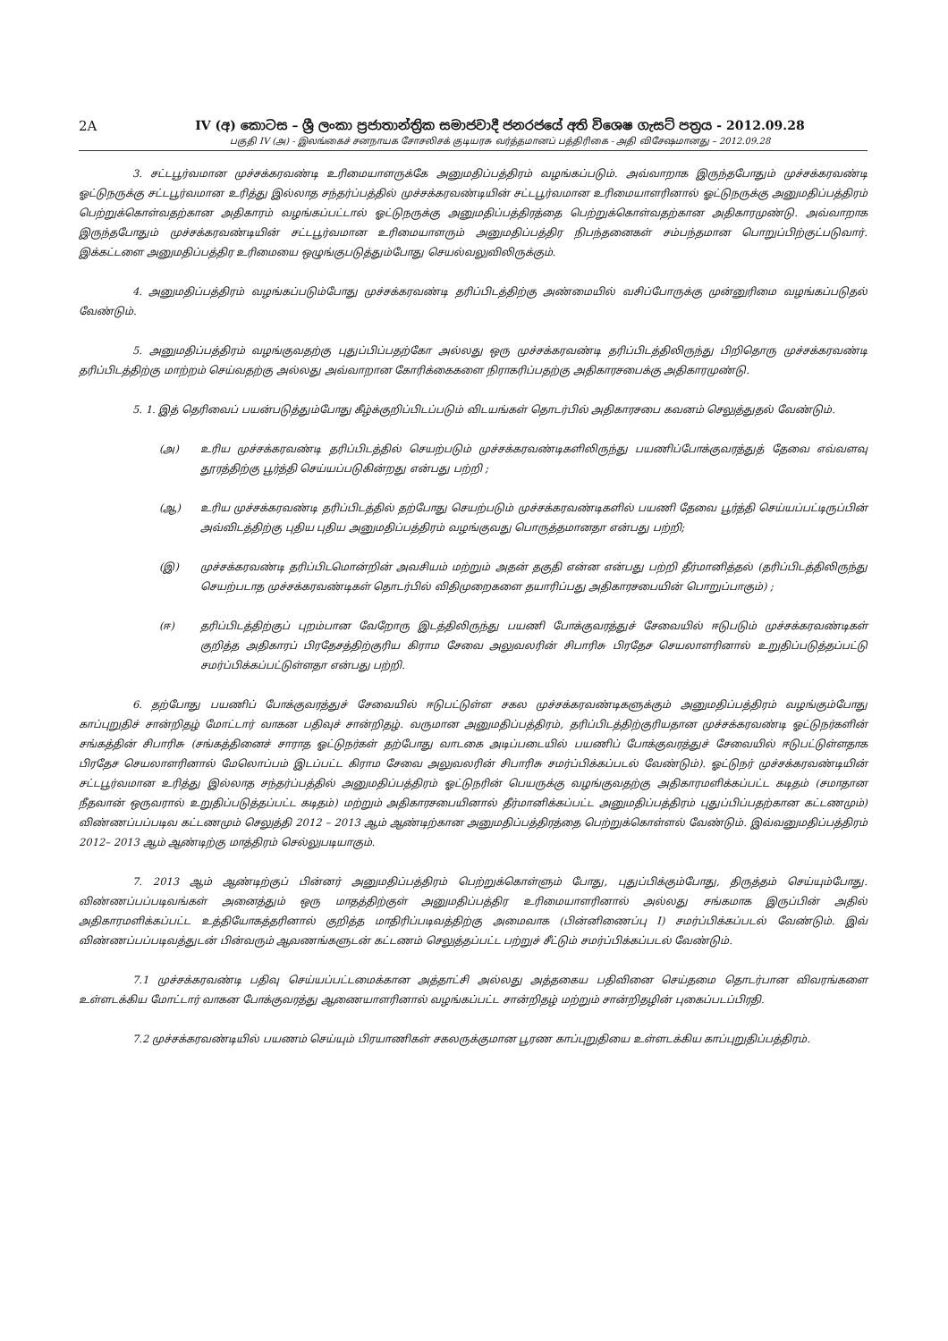2A
IV (අ) කොටස – ශ්‍රී ලංකා ප්‍රජාතාන්ත්‍රික සමාජවාදී ජනරජයේ අති විශෙෂ ගැසට් පත්‍රය - 2012.09.28
பகுதி IV (அ) - இலங்கைச் சனநாயக சோசலிசக் குடியரசு வர்த்தமானப் பத்திரிகை - அதி விசேஷமானது – 2012.09.28
3. சட்டபூர்வமான முச்சக்கரவண்டி உரிமையாளருக்கே அனுமதிப்பத்திரம் வழங்கப்படும். அவ்வாறாக இருந்தபோதும் முச்சக்கரவண்டி ஓட்டுநருக்கு சட்டபூர்வமான உரித்து இல்லாத சந்தர்ப்பத்தில் முச்சக்கரவண்டியின் சட்டபூர்வமான உரிமையாளரினால் ஓட்டுநருக்கு அனுமதிப்பத்திரம் பெற்றுக்கொள்வதற்கான அதிகாரம் வழங்கப்பட்டால் ஓட்டுநருக்கு அனுமதிப்பத்திரத்தை பெற்றுக்கொள்வதற்கான அதிகாரமுண்டு. அவ்வாறாக இருந்தபோதும் முச்சக்கரவண்டியின் சட்டபூர்வமான உரிமையாளரும் அனுமதிப்பத்திர நிபந்தனைகள் சம்பந்தமான பொறுப்பிற்குட்படுவார். இக்கட்டளை அனுமதிப்பத்திர உரிமையை ஒழுங்குபடுத்தும்போது செயல்வலுவிலிருக்கும்.
4. அனுமதிப்பத்திரம் வழங்கப்படும்போது முச்சக்கரவண்டி தரிப்பிடத்திற்கு அண்மையில் வசிப்போருக்கு முன்னுரிமை வழங்கப்படுதல் வேண்டும்.
5. அனுமதிப்பத்திரம் வழங்குவதற்கு புதுப்பிப்பதற்கோ அல்லது ஒரு முச்சக்கரவண்டி தரிப்பிடத்திலிருந்து பிறிதொரு முச்சக்கரவண்டி தரிப்பிடத்திற்கு மாற்றம் செய்வதற்கு அல்லது அவ்வாறான கோரிக்கைகளை நிராகரிப்பதற்கு அதிகாரசபைக்கு அதிகாரமுண்டு.
5. 1. இத் தெரிவைப் பயன்படுத்தும்போது கீழ்க்குறிப்பிடப்படும் விடயங்கள் தொடர்பில் அதிகாரசபை கவனம் செலுத்துதல் வேண்டும்.
(அ) உரிய முச்சக்கரவண்டி தரிப்பிடத்தில் செயற்படும் முச்சக்கரவண்டிகளிலிருந்து பயணிப்போக்குவரத்துத் தேவை எவ்வளவு தூரத்திற்கு பூர்த்தி செய்யப்படுகின்றது என்பது பற்றி ;
(ஆ) உரிய முச்சக்கரவண்டி தரிப்பிடத்தில் தற்போது செயற்படும் முச்சக்கரவண்டிகளில் பயணி தேவை பூர்த்தி செய்யப்பட்டிருப்பின் அவ்விடத்திற்கு புதிய புதிய அனுமதிப்பத்திரம் வழங்குவது பொருத்தமானதா என்பது பற்றி;
(இ) முச்சக்கரவண்டி தரிப்பிடமொன்றின் அவசியம் மற்றும் அதன் தகுதி என்ன என்பது பற்றி தீர்மானித்தல் (தரிப்பிடத்திலிருந்து செயற்படாத முச்சக்கரவண்டிகள் தொடர்பில் விதிமுறைகளை தயாரிப்பது அதிகாரசபையின் பொறுப்பாகும்) ;
(ஈ) தரிப்பிடத்திற்குப் புறம்பான வேறோரு இடத்திலிருந்து பயணி போக்குவரத்துச் சேவையில் ஈடுபடும் முச்சக்கரவண்டிகள் குறித்த அதிகாரப் பிரதேசத்திற்குரிய கிராம சேவை அலுவலரின் சிபாரிசு பிரதேச செயலாளரினால் உறுதிப்படுத்தப்பட்டு சமர்ப்பிக்கப்பட்டுள்ளதா என்பது பற்றி.
6. தற்போது பயணிப் போக்குவரத்துச் சேவையில் ஈடுபட்டுள்ள சகல முச்சக்கரவண்டிகளுக்கும் அனுமதிப்பத்திரம் வழங்கும்போது காப்புறுதிச் சான்றிதழ் மோட்டார் வாகன பதிவுச் சான்றிதழ். வருமான அனுமதிப்பத்திரம், தரிப்பிடத்திற்குரியதான முச்சக்கரவண்டி ஓட்டுநர்களின் சங்கத்தின் சிபாரிசு (சங்கத்தினைச் சாராத ஓட்டுநர்கள் தற்போது வாடகை அடிப்படையில் பயணிப் போக்குவரத்துச் சேவையில் ஈடுபட்டுள்ளதாக பிரதேச செயலாளரினால் மேலொப்பம் இடப்பட்ட கிராம சேவை அலுவலரின் சிபாரிசு சமர்ப்பிக்கப்படல் வேண்டும்). ஓட்டுநர் முச்சக்கரவண்டியின் சட்டபூர்வமான உரித்து இல்லாத சந்தர்ப்பத்தில் அனுமதிப்பத்திரம் ஓட்டுநரின் பெயருக்கு வழங்குவதற்கு அதிகாரமளிக்கப்பட்ட கடிதம் (சமாதான நீதவான் ஒருவரால் உறுதிப்படுத்தப்பட்ட கடிதம்) மற்றும் அதிகாரசபையினால் தீர்மானிக்கப்பட்ட அனுமதிப்பத்திரம் புதுப்பிப்பதற்கான கட்டணமும்) விண்ணப்பப்படிவ கட்டணமும் செலுத்தி 2012 – 2013 ஆம் ஆண்டிற்கான அனுமதிப்பத்திரத்தை பெற்றுக்கொள்ளல் வேண்டும். இவ்வனுமதிப்பத்திரம் 2012– 2013 ஆம் ஆண்டிற்கு மாத்திரம் செல்லுபடியாகும்.
7. 2013 ஆம் ஆண்டிற்குப் பின்னர் அனுமதிப்பத்திரம் பெற்றுக்கொள்ளும் போது, புதுப்பிக்கும்போது, திருத்தம் செய்யும்போது. விண்ணப்பப்படிவங்கள் அனைத்தும் ஒரு மாதத்திற்குள் அனுமதிப்பத்திர உரிமையாளரினால் அல்லது சங்கமாக இருப்பின் அதில் அதிகாரமளிக்கப்பட்ட உத்தியோகத்தரினால் குறித்த மாதிரிப்படிவத்திற்கு அமைவாக (பின்னிணைப்பு I) சமர்ப்பிக்கப்படல் வேண்டும். இவ் விண்ணப்பப்படிவத்துடன் பின்வரும் ஆவணங்களுடன் கட்டணம் செலுத்தப்பட்ட பற்றுச் சீட்டும் சமர்ப்பிக்கப்படல் வேண்டும்.
7.1 முச்சக்கரவண்டி பதிவு செய்யப்பட்டமைக்கான அத்தாட்சி அல்லது அத்தகைய பதிவினை செய்தமை தொடர்பான விவரங்களை உள்ளடக்கிய மோட்டார் வாகன போக்குவரத்து ஆணையாளரினால் வழங்கப்பட்ட சான்றிதழ் மற்றும் சான்றிதழின் புகைப்படப்பிரதி.
7.2 முச்சக்கரவண்டியில் பயணம் செய்யும் பிரயாணிகள் சகலருக்குமான பூரண காப்புறுதியை உள்ளடக்கிய காப்புறுதிப்பத்திரம்.